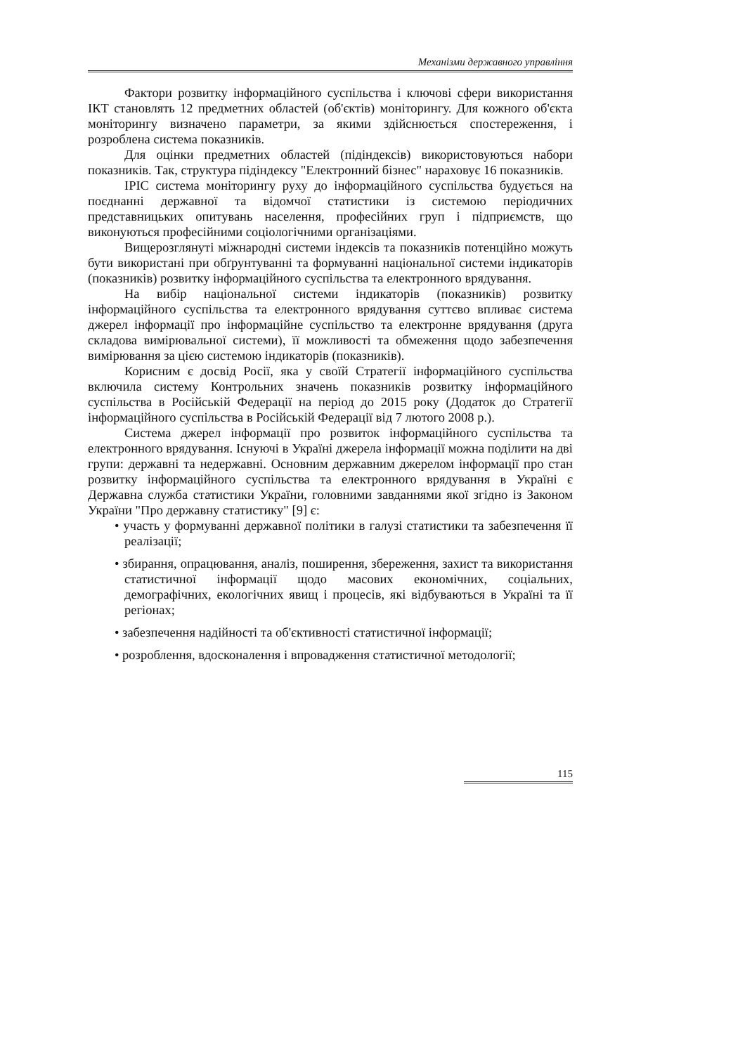Механізми державного управління
Фактори розвитку інформаційного суспільства і ключові сфери використання ІКТ становлять 12 предметних областей (об'єктів) моніторингу. Для кожного об'єкта моніторингу визначено параметри, за якими здійснюється спостереження, і розроблена система показників.
Для оцінки предметних областей (підіндексів) використовуються набори показників. Так, структура підіндексу "Електронний бізнес" нараховує 16 показників.
ІРІС система моніторингу руху до інформаційного суспільства будується на поєднанні державної та відомчої статистики із системою періодичних представницьких опитувань населення, професійних груп і підприємств, що виконуються професійними соціологічними організаціями.
Вищерозглянуті міжнародні системи індексів та показників потенційно можуть бути використані при обґрунтуванні та формуванні національної системи індикаторів (показників) розвитку інформаційного суспільства та електронного врядування.
На вибір національної системи індикаторів (показників) розвитку інформаційного суспільства та електронного врядування суттєво впливає система джерел інформації про інформаційне суспільство та електронне врядування (друга складова вимірювальної системи), її можливості та обмеження щодо забезпечення вимірювання за цією системою індикаторів (показників).
Корисним є досвід Росії, яка у своїй Стратегії інформаційного суспільства включила систему Контрольних значень показників розвитку інформаційного суспільства в Російській Федерації на період до 2015 року (Додаток до Стратегії інформаційного суспільства в Російській Федерації від 7 лютого 2008 р.).
Система джерел інформації про розвиток інформаційного суспільства та електронного врядування. Існуючі в Україні джерела інформації можна поділити на дві групи: державні та недержавні. Основним державним джерелом інформації про стан розвитку інформаційного суспільства та електронного врядування в Україні є Державна служба статистики України, головними завданнями якої згідно із Законом України "Про державну статистику" [9] є:
• участь у формуванні державної політики в галузі статистики та забезпечення її реалізації;
• збирання, опрацювання, аналіз, поширення, збереження, захист та використання статистичної інформації щодо масових економічних, соціальних, демографічних, екологічних явищ і процесів, які відбуваються в Україні та її регіонах;
• забезпечення надійності та об'єктивності статистичної інформації;
• розроблення, вдосконалення і впровадження статистичної методології;
115